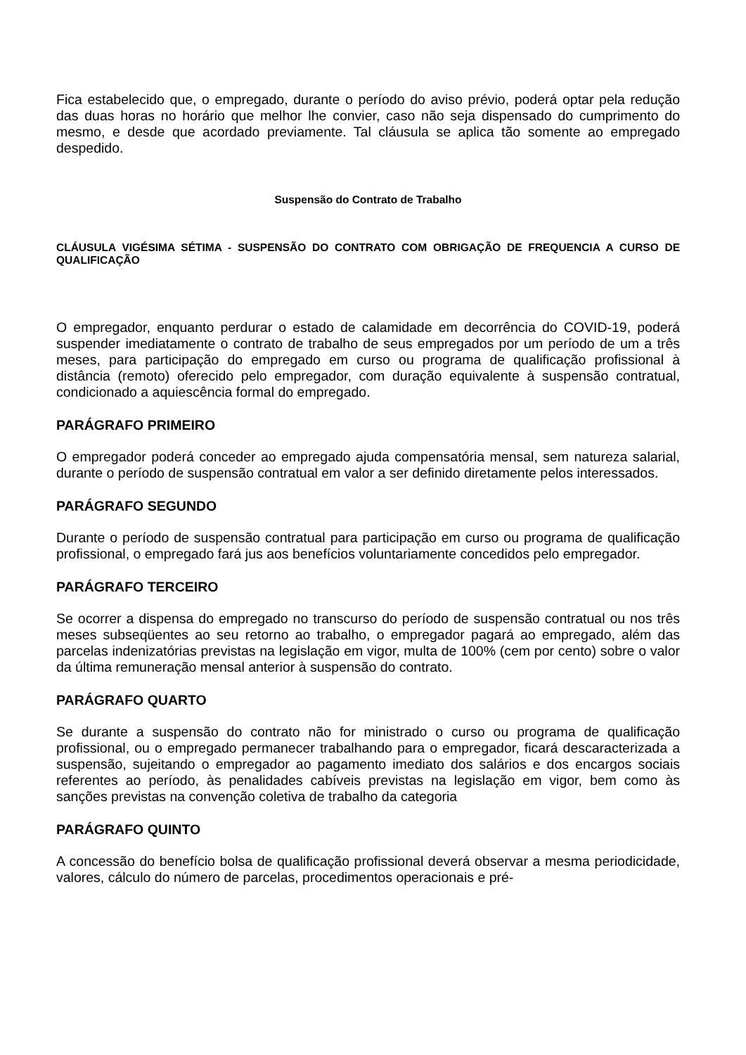Fica estabelecido que, o empregado, durante o período do aviso prévio, poderá optar pela redução das duas horas no horário que melhor lhe convier, caso não seja dispensado do cumprimento do mesmo, e desde que acordado previamente. Tal cláusula se aplica tão somente ao empregado despedido.
Suspensão do Contrato de Trabalho
CLÁUSULA VIGÉSIMA SÉTIMA - SUSPENSÃO DO CONTRATO COM OBRIGAÇÃO DE FREQUENCIA A CURSO DE QUALIFICAÇÃO
O empregador, enquanto perdurar o estado de calamidade em decorrência do COVID-19, poderá suspender imediatamente o contrato de trabalho de seus empregados por um período de um a três meses, para participação do empregado em curso ou programa de qualificação profissional à distância (remoto) oferecido pelo empregador, com duração equivalente à suspensão contratual, condicionado a aquiescência formal do empregado.
PARÁGRAFO PRIMEIRO
O empregador poderá conceder ao empregado ajuda compensatória mensal, sem natureza salarial, durante o período de suspensão contratual em valor a ser definido diretamente pelos interessados.
PARÁGRAFO SEGUNDO
Durante o período de suspensão contratual para participação em curso ou programa de qualificação profissional, o empregado fará jus aos benefícios voluntariamente concedidos pelo empregador.
PARÁGRAFO TERCEIRO
Se ocorrer a dispensa do empregado no transcurso do período de suspensão contratual ou nos três meses subseqüentes ao seu retorno ao trabalho, o empregador pagará ao empregado, além das parcelas indenizatórias previstas na legislação em vigor, multa de 100% (cem por cento) sobre o valor da última remuneração mensal anterior à suspensão do contrato.
PARÁGRAFO QUARTO
Se durante a suspensão do contrato não for ministrado o curso ou programa de qualificação profissional, ou o empregado permanecer trabalhando para o empregador, ficará descaracterizada a suspensão, sujeitando o empregador ao pagamento imediato dos salários e dos encargos sociais referentes ao período, às penalidades cabíveis previstas na legislação em vigor, bem como às sanções previstas na convenção coletiva de trabalho da categoria
PARÁGRAFO QUINTO
A concessão do benefício bolsa de qualificação profissional deverá observar a mesma periodicidade, valores, cálculo do número de parcelas, procedimentos operacionais e pré-